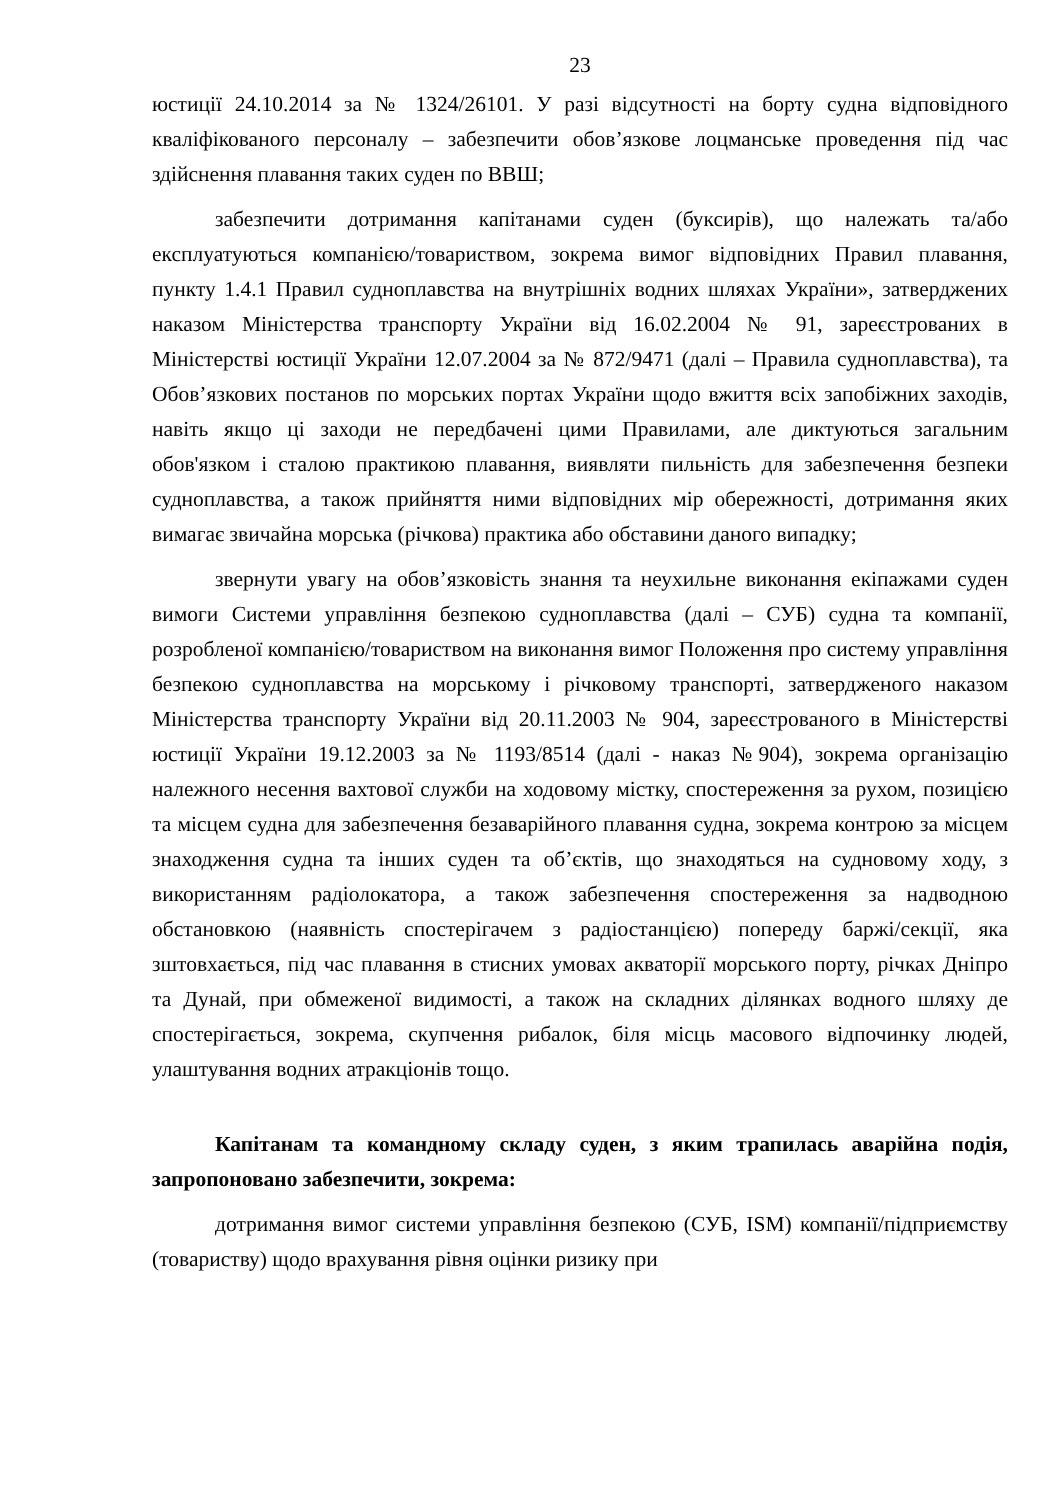23
юстиції 24.10.2014 за № 1324/26101. У разі відсутності на борту судна відповідного кваліфікованого персоналу – забезпечити обов’язкове лоцманське проведення під час здійснення плавання таких суден по ВВШ;
забезпечити дотримання капітанами суден (буксирів), що належать та/або експлуатуються компанією/товариством, зокрема вимог відповідних Правил плавання, пункту 1.4.1 Правил судноплавства на внутрішніх водних шляхах України», затверджених наказом Міністерства транспорту України від 16.02.2004 № 91, зареєстрованих в Міністерстві юстиції України 12.07.2004 за № 872/9471 (далі – Правила судноплавства), та Обов’язкових постанов по морських портах України щодо вжиття всіх запобіжних заходів, навіть якщо ці заходи не передбачені цими Правилами, але диктуються загальним обов'язком і сталою практикою плавання, виявляти пильність для забезпечення безпеки судноплавства, а також прийняття ними відповідних мір обережності, дотримання яких вимагає звичайна морська (річкова) практика або обставини даного випадку;
звернути увагу на обов’язковість знання та неухильне виконання екіпажами суден вимоги Системи управління безпекою судноплавства (далі – СУБ) судна та компанії, розробленої компанією/товариством на виконання вимог Положення про систему управління безпекою судноплавства на морському і річковому транспорті, затвердженого наказом Міністерства транспорту України від 20.11.2003 № 904, зареєстрованого в Міністерстві юстиції України 19.12.2003 за № 1193/8514 (далі - наказ №904), зокрема організацію належного несення вахтової служби на ходовому містку, спостереження за рухом, позицією та місцем судна для забезпечення безаварійного плавання судна, зокрема контрою за місцем знаходження судна та інших суден та об’єктів, що знаходяться на судновому ходу, з використанням радіолокатора, а також забезпечення спостереження за надводною обстановкою (наявність спостерігачем з радіостанцією) попереду баржі/секції, яка зштовхається, під час плавання в стисних умовах акваторії морського порту, річках Дніпро та Дунай, при обмеженої видимості, а також на складних ділянках водного шляху де спостерігається, зокрема, скупчення рибалок, біля місць масового відпочинку людей, улаштування водних атракціонів тощо.
Капітанам та командному складу суден, з яким трапилась аварійна подія, запропоновано забезпечити, зокрема:
дотримання вимог системи управління безпекою (СУБ, ISM) компанії/підприємству (товариству) щодо врахування рівня оцінки ризику при